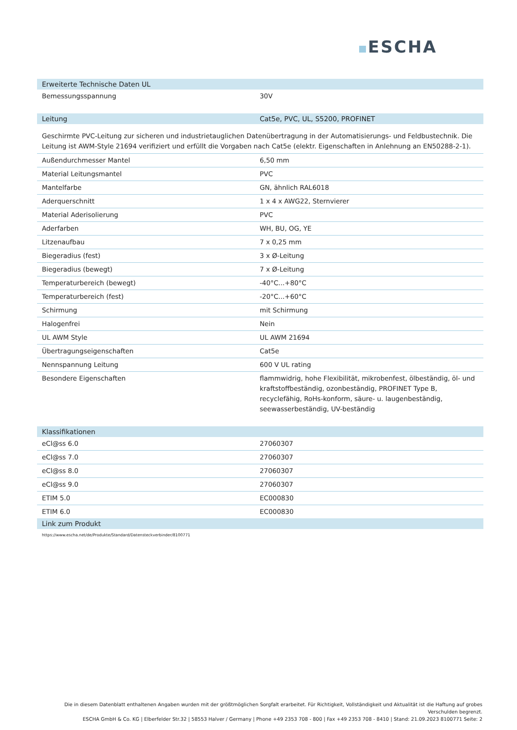ESCHA
| Erweiterte Technische Daten UL | |
| --- | --- |
| Bemessungsspannung | 30V |
| Leitung | Cat5e, PVC, UL, S5200, PROFINET |
| --- | --- |
Geschirmte PVC-Leitung zur sicheren und industrietauglichen Datenübertragung in der Automatisierungs- und Feldbustechnik. Die Leitung ist AWM-Style 21694 verifiziert und erfüllt die Vorgaben nach Cat5e (elektr. Eigenschaften in Anlehnung an EN50288-2-1).
| Außendurchmesser Mantel | 6,50 mm |
| Material Leitungsmantel | PVC |
| Mantelfarbe | GN, ähnlich RAL6018 |
| Aderquerschnitt | 1 x 4 x AWG22, Sternvierer |
| Material Aderisolierung | PVC |
| Aderfarben | WH, BU, OG, YE |
| Litzenaufbau | 7 x 0,25 mm |
| Biegeradius (fest) | 3 x Ø-Leitung |
| Biegeradius (bewegt) | 7 x Ø-Leitung |
| Temperaturbereich (bewegt) | -40°C...+80°C |
| Temperaturbereich (fest) | -20°C...+60°C |
| Schirmung | mit Schirmung |
| Halogenfrei | Nein |
| UL AWM Style | UL AWM 21694 |
| Übertragungseigenschaften | Cat5e |
| Nennspannung Leitung | 600 V UL rating |
| Besondere Eigenschaften | flammwidrig, hohe Flexibilität, mikrobenfest, ölbeständig, öl- und kraftstoffbeständig, ozonbeständig, PROFINET Type B, recyclefähig, RoHs-konform, säure- u. laugenbeständig, seewasserbeständig, UV-beständig |
| Klassifikationen | |
| --- | --- |
| eCl@ss 6.0 | 27060307 |
| eCl@ss 7.0 | 27060307 |
| eCl@ss 8.0 | 27060307 |
| eCl@ss 9.0 | 27060307 |
| ETIM 5.0 | EC000830 |
| ETIM 6.0 | EC000830 |
| Link zum Produkt | |
https://www.escha.net/de/Produkte/Standard/Datensteckverbinder/8100771
Die in diesem Datenblatt enthaltenen Angaben wurden mit der größtmöglichen Sorgfalt erarbeitet. Für Richtigkeit, Vollständigkeit und Aktualität ist die Haftung auf grobes Verschulden begrenzt.
ESCHA GmbH & Co. KG | Elberfelder Str.32 | 58553 Halver / Germany | Phone +49 2353 708 - 800 | Fax +49 2353 708 - 8410 | Stand: 21.09.2023 8100771 Seite: 2